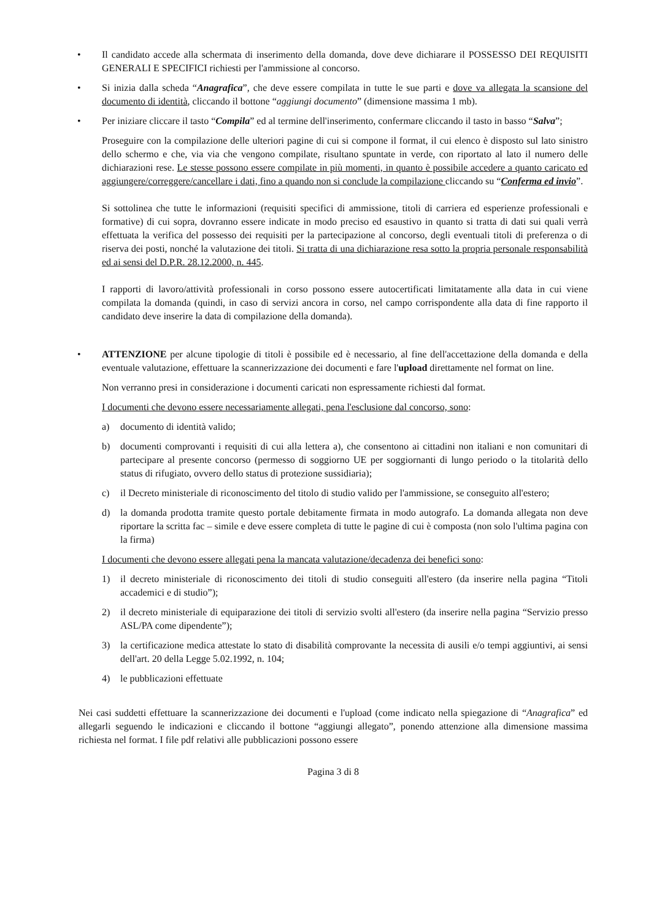• Il candidato accede alla schermata di inserimento della domanda, dove deve dichiarare il POSSESSO DEI REQUISITI GENERALI E SPECIFICI richiesti per l'ammissione al concorso.
• Si inizia dalla scheda “Anagrafica”, che deve essere compilata in tutte le sue parti e dove va allegata la scansione del documento di identità, cliccando il bottone “aggiungi documento” (dimensione massima 1 mb).
• Per iniziare cliccare il tasto “Compila” ed al termine dell'inserimento, confermare cliccando il tasto in basso “Salva”;
Proseguire con la compilazione delle ulteriori pagine di cui si compone il format, il cui elenco è disposto sul lato sinistro dello schermo e che, via via che vengono compilate, risultano spuntate in verde, con riportato al lato il numero delle dichiarazioni rese. Le stesse possono essere compilate in più momenti, in quanto è possibile accedere a quanto caricato ed aggiungere/correggere/cancellare i dati, fino a quando non si conclude la compilazione cliccando su “Conferma ed invio”.
Si sottolinea che tutte le informazioni (requisiti specifici di ammissione, titoli di carriera ed esperienze professionali e formative) di cui sopra, dovranno essere indicate in modo preciso ed esaustivo in quanto si tratta di dati sui quali verrà effettuata la verifica del possesso dei requisiti per la partecipazione al concorso, degli eventuali titoli di preferenza o di riserva dei posti, nonché la valutazione dei titoli. Si tratta di una dichiarazione resa sotto la propria personale responsabilità ed ai sensi del D.P.R. 28.12.2000, n. 445.
I rapporti di lavoro/attività professionali in corso possono essere autocertificati limitatamente alla data in cui viene compilata la domanda (quindi, in caso di servizi ancora in corso, nel campo corrispondente alla data di fine rapporto il candidato deve inserire la data di compilazione della domanda).
• ATTENZIONE per alcune tipologie di titoli è possibile ed è necessario, al fine dell'accettazione della domanda e della eventuale valutazione, effettuare la scannerizzazione dei documenti e fare l'upload direttamente nel format on line.
Non verranno presi in considerazione i documenti caricati non espressamente richiesti dal format.
I documenti che devono essere necessariamente allegati, pena l'esclusione dal concorso, sono:
a) documento di identità valido;
b) documenti comprovanti i requisiti di cui alla lettera a), che consentono ai cittadini non italiani e non comunitari di partecipare al presente concorso (permesso di soggiorno UE per soggiornanti di lungo periodo o la titolarità dello status di rifugiato, ovvero dello status di protezione sussidiaria);
c) il Decreto ministeriale di riconoscimento del titolo di studio valido per l'ammissione, se conseguito all'estero;
d) la domanda prodotta tramite questo portale debitamente firmata in modo autografo. La domanda allegata non deve riportare la scritta fac – simile e deve essere completa di tutte le pagine di cui è composta (non solo l'ultima pagina con la firma)
I documenti che devono essere allegati pena la mancata valutazione/decadenza dei benefici sono:
1) il decreto ministeriale di riconoscimento dei titoli di studio conseguiti all'estero (da inserire nella pagina “Titoli accademici e di studio”);
2) il decreto ministeriale di equiparazione dei titoli di servizio svolti all'estero (da inserire nella pagina “Servizio presso ASL/PA come dipendente”);
3) la certificazione medica attestate lo stato di disabilità comprovante la necessita di ausili e/o tempi aggiuntivi, ai sensi dell'art. 20 della Legge 5.02.1992, n. 104;
4) le pubblicazioni effettuate
Nei casi suddetti effettuare la scannerizzazione dei documenti e l'upload (come indicato nella spiegazione di “Anagrafica” ed allegarli seguendo le indicazioni e cliccando il bottone “aggiungi allegato”, ponendo attenzione alla dimensione massima richiesta nel format. I file pdf relativi alle pubblicazioni possono essere
Pagina 3 di 8